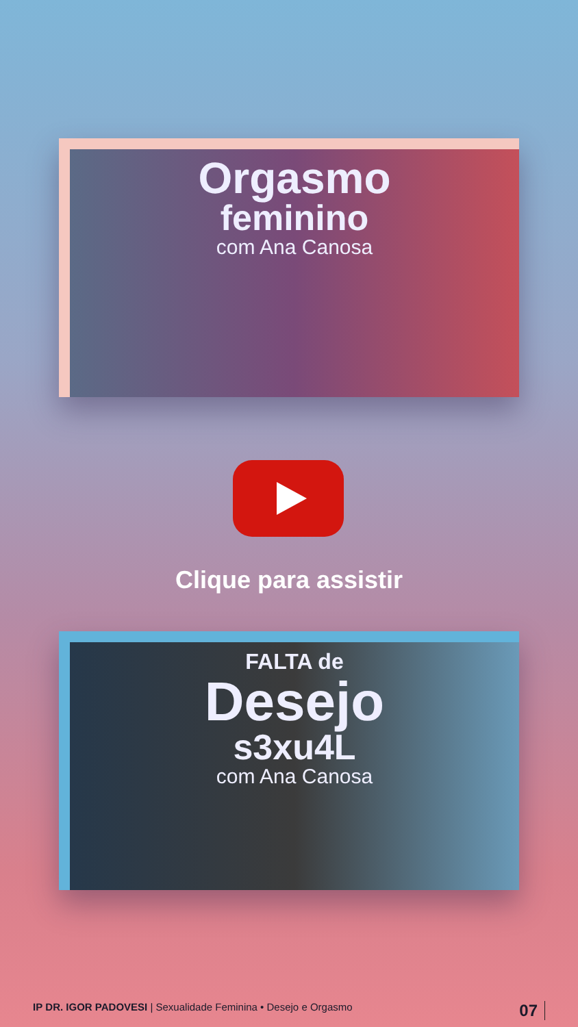Orgasmo
feminino
com Ana Canosa
Clique para assistir
FALTA de
Desejo
s3xu4L
com Ana Canosa
IP DR. IGOR PADOVESI | Sexualidade Feminina • Desejo e Orgasmo
07